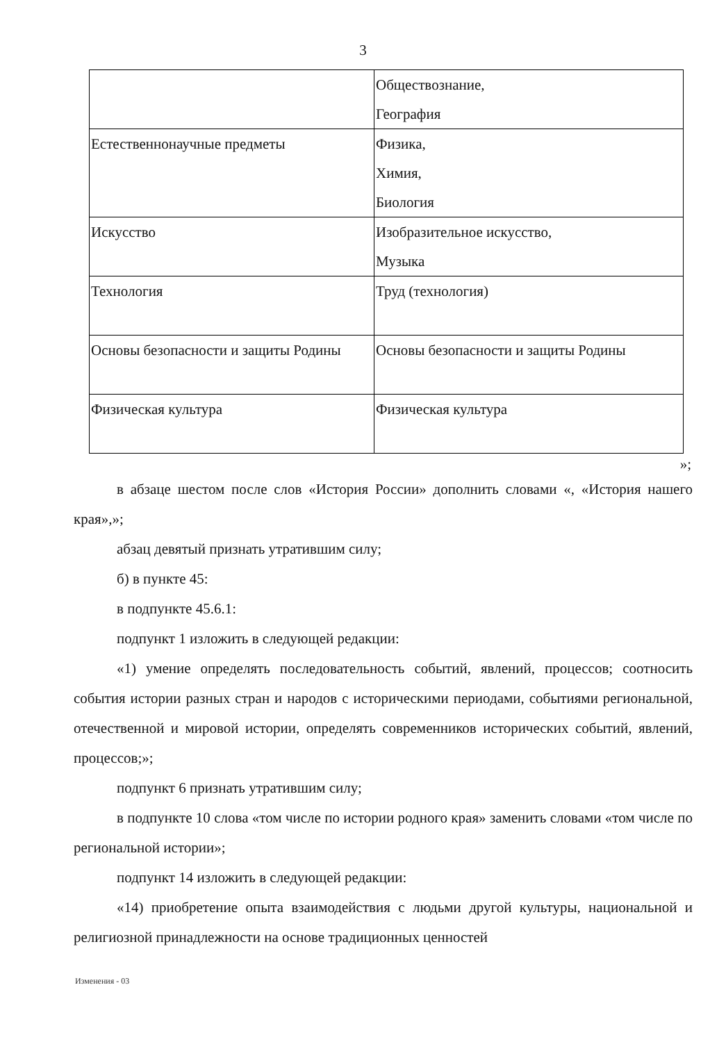3
| | Обществознание, География |
| Естественнонаучные предметы | Физика, Химия, Биология |
| Искусство | Изобразительное искусство, Музыка |
| Технология | Труд (технология) |
| Основы безопасности и защиты Родины | Основы безопасности и защиты Родины |
| Физическая культура | Физическая культура |
»;
в абзаце шестом после слов «История России» дополнить словами «, «История нашего края»,»;
абзац девятый признать утратившим силу;
б) в пункте 45:
в подпункте 45.6.1:
подпункт 1 изложить в следующей редакции:
«1) умение определять последовательность событий, явлений, процессов; соотносить события истории разных стран и народов с историческими периодами, событиями региональной, отечественной и мировой истории, определять современников исторических событий, явлений, процессов;»;
подпункт 6 признать утратившим силу;
в подпункте 10 слова «том числе по истории родного края» заменить словами «том числе по региональной истории»;
подпункт 14 изложить в следующей редакции:
«14) приобретение опыта взаимодействия с людьми другой культуры, национальной и религиозной принадлежности на основе традиционных ценностей
Изменения - 03